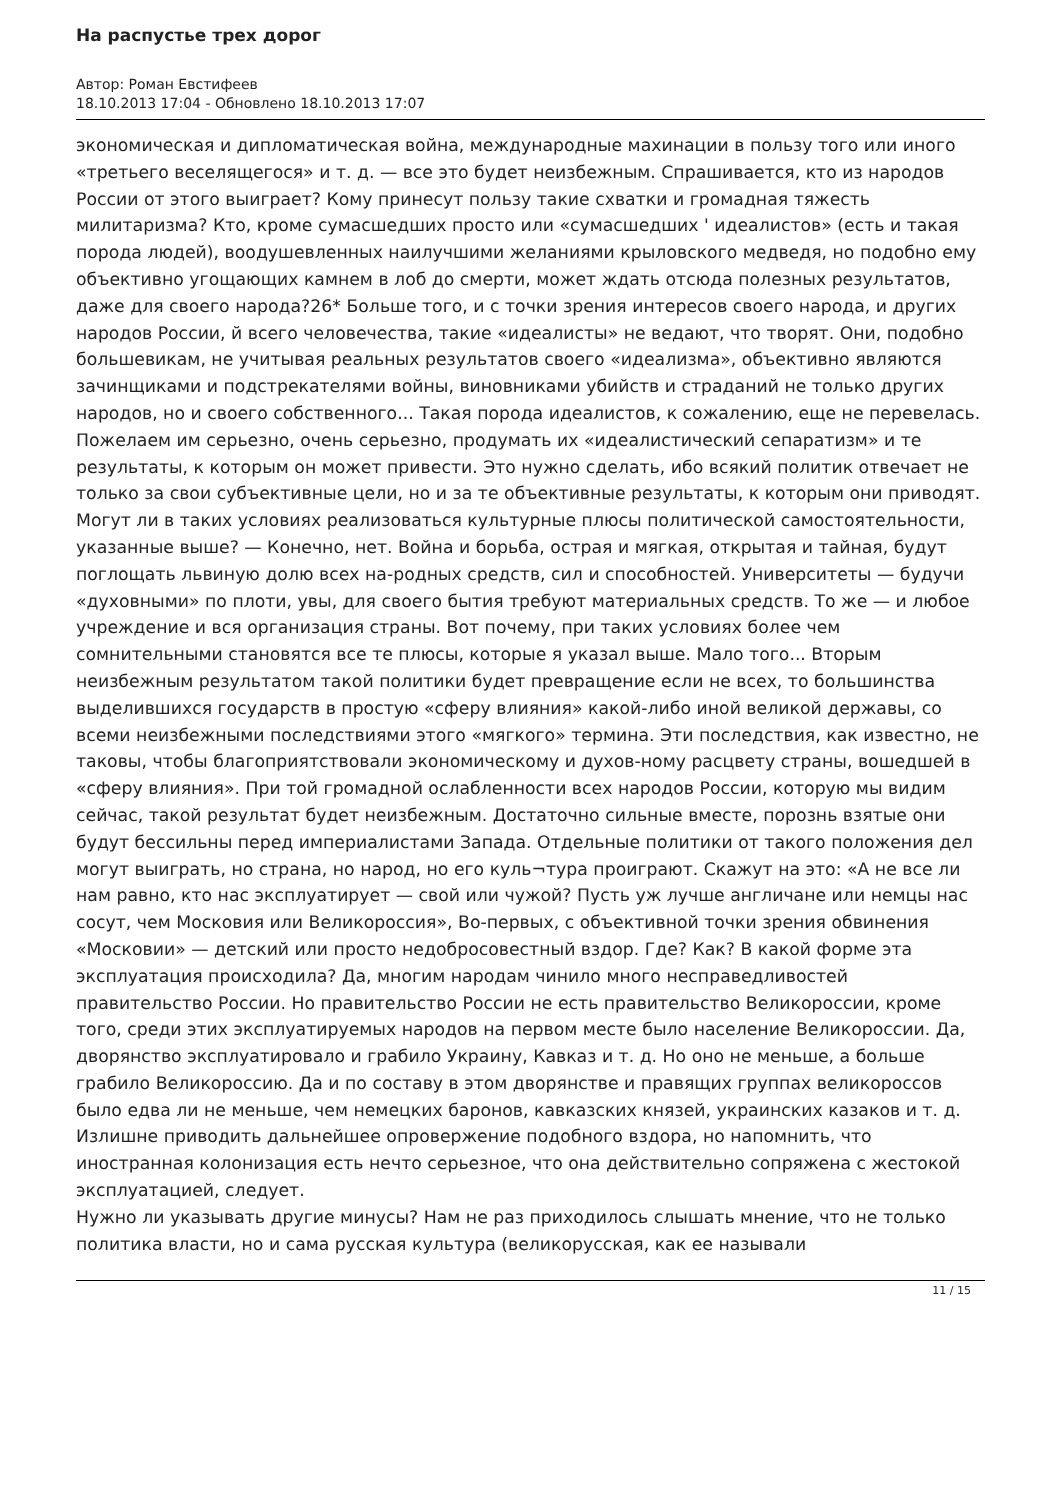На распустье трех дорог
Автор: Роман Евстифеев
18.10.2013 17:04 - Обновлено 18.10.2013 17:07
экономическая и дипломатическая война, международные махинации в пользу того или иного «третьего веселящегося» и т. д. — все это будет неизбежным. Спрашивается, кто из народов России от этого выиграет? Кому принесут пользу такие схватки и громадная тяжесть милитаризма? Кто, кроме сумасшедших просто или «сумасшедших ' идеалистов» (есть и такая порода людей), воодушевленных наилучшими желаниями крыловского медведя, но подобно ему объективно угощающих камнем в лоб до смерти, может ждать отсюда полезных результатов, даже для своего народа?26* Больше того, и с точки зрения интересов своего народа, и других народов России, й всего человечества, такие «идеалисты» не ведают, что творят. Они, подобно большевикам, не учитывая реальных результатов своего «идеализма», объективно являются зачинщиками и подстрекателями войны, виновниками убийств и страданий не только других народов, но и своего собственного... Такая порода идеалистов, к сожалению, еще не перевелась. Пожелаем им серьезно, очень серьезно, продумать их «идеалистический сепаратизм» и те результаты, к которым он может привести. Это нужно сделать, ибо всякий политик отвечает не только за свои субъективные цели, но и за те объективные результаты, к которым они приводят.
Могут ли в таких условиях реализоваться культурные плюсы политической самостоятельности, указанные выше? — Конечно, нет. Война и борьба, острая и мягкая, открытая и тайная, будут поглощать львиную долю всех на-родных средств, сил и способностей. Университеты — будучи «духовными» по плоти, увы, для своего бытия требуют материальных средств. То же — и любое учреждение и вся организация страны. Вот почему, при таких условиях более чем сомнительными становятся все те плюсы, которые я указал выше. Мало того... Вторым неизбежным результатом такой политики будет превращение если не всех, то большинства выделившихся государств в простую «сферу влияния» какой-либо иной великой державы, со всеми неизбежными последствиями этого «мягкого» термина. Эти последствия, как известно, не таковы, чтобы благоприятствовали экономическому и духов-ному расцвету страны, вошедшей в «сферу влияния». При той громадной ослабленности всех народов России, которую мы видим сейчас, такой результат будет неизбежным. Достаточно сильные вместе, порознь взятые они будут бессильны перед империалистами Запада. Отдельные политики от такого положения дел могут выиграть, но страна, но народ, но его куль¬тура проиграют. Скажут на это: «А не все ли нам равно, кто нас эксплуатирует — свой или чужой? Пусть уж лучше англичане или немцы нас сосут, чем Московия или Великороссия», Во-первых, с объективной точки зрения обвинения «Московии» — детский или просто недобросовестный вздор. Где? Как? В какой форме эта эксплуатация происходила? Да, многим народам чинило много несправедливостей правительство России. Но правительство России не есть правительство Великороссии, кроме того, среди этих эксплуатируемых народов на первом месте было население Великороссии. Да, дворянство эксплуатировало и грабило Украину, Кавказ и т. д. Но оно не меньше, а больше грабило Великороссию. Да и по составу в этом дворянстве и правящих группах великороссов было едва ли не меньше, чем немецких баронов, кавказских князей, украинских казаков и т. д. Излишне приводить дальнейшее опровержение подобного вздора, но напомнить, что иностранная колонизация есть нечто серьезное, что она действительно сопряжена с жестокой эксплуатацией, следует.
Нужно ли указывать другие минусы? Нам не раз приходилось слышать мнение, что не только политика власти, но и сама русская культура (великорусская, как ее называли
11 / 15